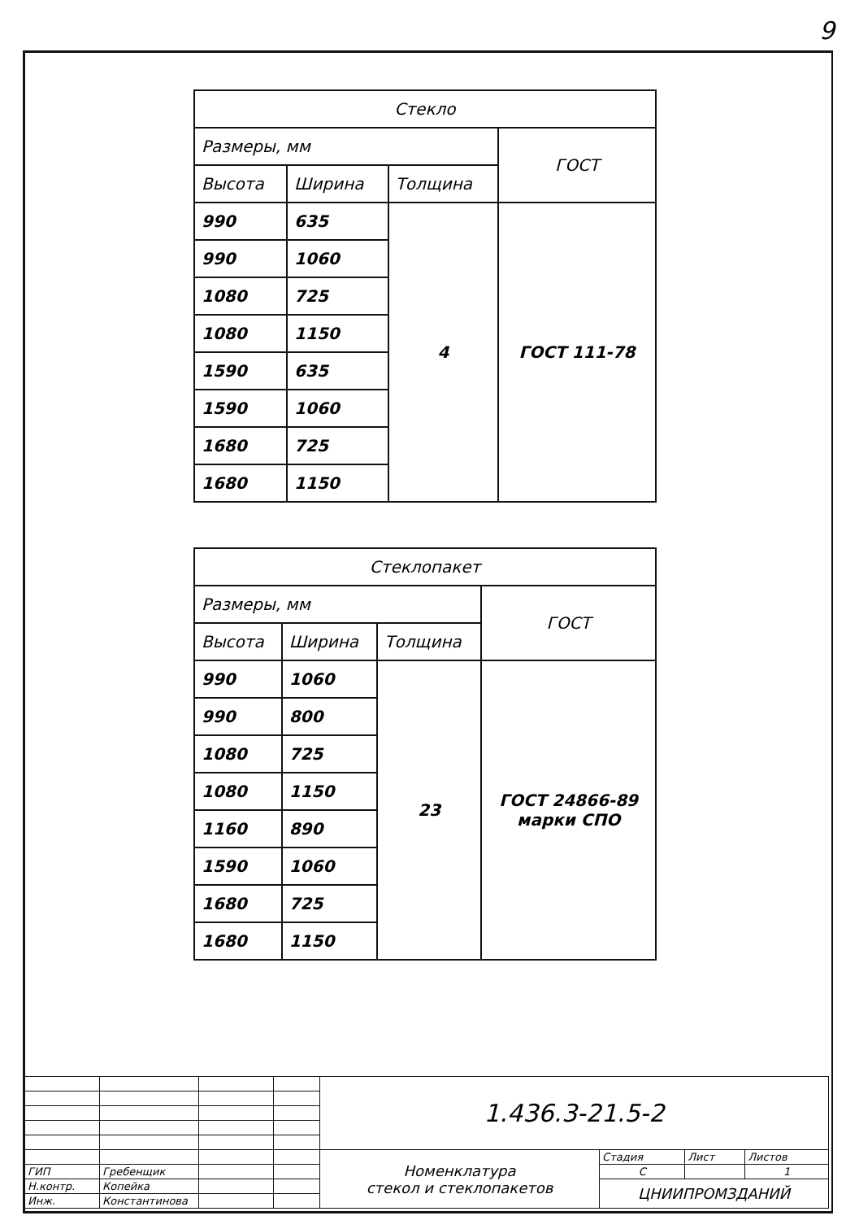9
| Стекло | | | |
| --- | --- | --- | --- |
| Размеры, мм | | | ГОСТ |
| Высота | Ширина | Толщина | |
| 990 | 635 | 4 | ГОСТ 111-78 |
| 990 | 1060 | | |
| 1080 | 725 | | |
| 1080 | 1150 | | |
| 1590 | 635 | | |
| 1590 | 1060 | | |
| 1680 | 725 | | |
| 1680 | 1150 | | |
| Стеклопакет | | | |
| --- | --- | --- | --- |
| Размеры, мм | | | ГОСТ |
| Высота | Ширина | Толщина | |
| 990 | 1060 | 23 | ГОСТ 24866-89 марки СПО |
| 990 | 800 | | |
| 1080 | 725 | | |
| 1080 | 1150 | | |
| 1160 | 890 | | |
| 1590 | 1060 | | |
| 1680 | 725 | | |
| 1680 | 1150 | | |
| | | | | 1.436.3-21.5-2 | | | |
| | | | | Номенклатура стекол и стеклопакетов | Стадия | Лист | Листов |
| ГИП | Гребенщик | | | | С | | 1 |
| Н.контр. | Копейка | | | | ЦНИИПРОМЗДАНИЙ | | |
| Инж. | Константинова | | | | | | |